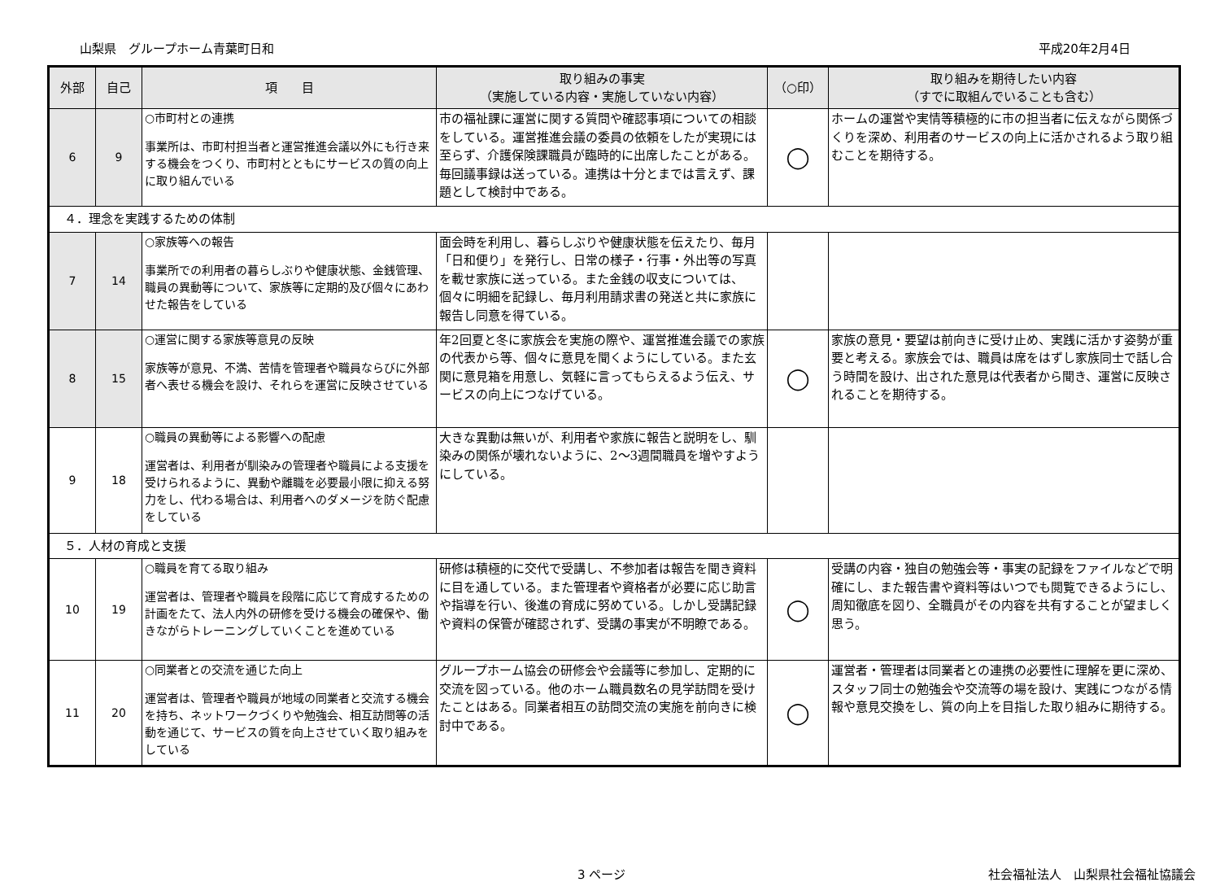山梨県　グループホーム青葉町日和 平成20年2月4日
| 外部 | 自己 | 項 目 | 取り組みの事実 （実施している内容・実施していない内容） | （○印） | 取り組みを期待したい内容 （すでに取組んでいることも含む） |
| --- | --- | --- | --- | --- | --- |
| 6 | 9 | ○市町村との連携 事業所は、市町村担当者と運営推進会議以外にも行き来する機会をつくり、市町村とともにサービスの質の向上に取り組んでいる | 市の福祉課に運営に関する質問や確認事項についての相談をしている。運営推進会議の委員の依頼をしたが実現には至らず、介護保険課職員が臨時的に出席したことがある。毎回議事録は送っている。連携は十分とまでは言えず、課題として検討中である。 | ◯ | ホームの運営や実情等積極的に市の担当者に伝えながら関係づくりを深め、利用者のサービスの向上に活かされるよう取り組むことを期待する。 |
| ４．理念を実践するための体制 | | | | | |
| 7 | 14 | ○家族等への報告 事業所での利用者の暮らしぶりや健康状態、金銭管理、職員の異動等について、家族等に定期的及び個々にあわせた報告をしている | 面会時を利用し、暮らしぶりや健康状態を伝えたり、毎月「日和便り」を発行し、日常の様子・行事・外出等の写真を載せ家族に送っている。また金銭の収支については、個々に明細を記録し、毎月利用請求書の発送と共に家族に報告し同意を得ている。 | | |
| 8 | 15 | ○運営に関する家族等意見の反映 家族等が意見、不満、苦情を管理者や職員ならびに外部者へ表せる機会を設け、それらを運営に反映させている | 年2回夏と冬に家族会を実施の際や、運営推進会議での家族の代表から等、個々に意見を聞くようにしている。また玄関に意見箱を用意し、気軽に言ってもらえるよう伝え、サービスの向上につなげている。 | ◯ | 家族の意見・要望は前向きに受け止め、実践に活かす姿勢が重要と考える。家族会では、職員は席をはずし家族同士で話し合う時間を設け、出された意見は代表者から聞き、運営に反映されることを期待する。 |
| 9 | 18 | ○職員の異動等による影響への配慮 運営者は、利用者が馴染みの管理者や職員による支援を受けられるように、異動や離職を必要最小限に抑える努力をし、代わる場合は、利用者へのダメージを防ぐ配慮をしている | 大きな異動は無いが、利用者や家族に報告と説明をし、馴染みの関係が壊れないように、2～3週間職員を増やすようにしている。 | | |
| ５．人材の育成と支援 | | | | | |
| 10 | 19 | ○職員を育てる取り組み 運営者は、管理者や職員を段階に応じて育成するための計画をたて、法人内外の研修を受ける機会の確保や、働きながらトレーニングしていくことを進めている | 研修は積極的に交代で受講し、不参加者は報告を聞き資料に目を通している。また管理者や資格者が必要に応じ助言や指導を行い、後進の育成に努めている。しかし受講記録や資料の保管が確認されず、受講の事実が不明瞭である。 | ◯ | 受講の内容・独自の勉強会等・事実の記録をファイルなどで明確にし、また報告書や資料等はいつでも閲覧できるようにし、周知徹底を図り、全職員がその内容を共有することが望ましく思う。 |
| 11 | 20 | ○同業者との交流を通じた向上 運営者は、管理者や職員が地域の同業者と交流する機会を持ち、ネットワークづくりや勉強会、相互訪問等の活動を通じて、サービスの質を向上させていく取り組みをしている | グループホーム協会の研修会や会議等に参加し、定期的に交流を図っている。他のホーム職員数名の見学訪問を受けたことはある。同業者相互の訪問交流の実施を前向きに検討中である。 | ◯ | 運営者・管理者は同業者との連携の必要性に理解を更に深め、スタッフ同士の勉強会や交流等の場を設け、実践につながる情報や意見交換をし、質の向上を目指した取り組みに期待する。 |
3 ページ 社会福祉法人　山梨県社会福祉協議会